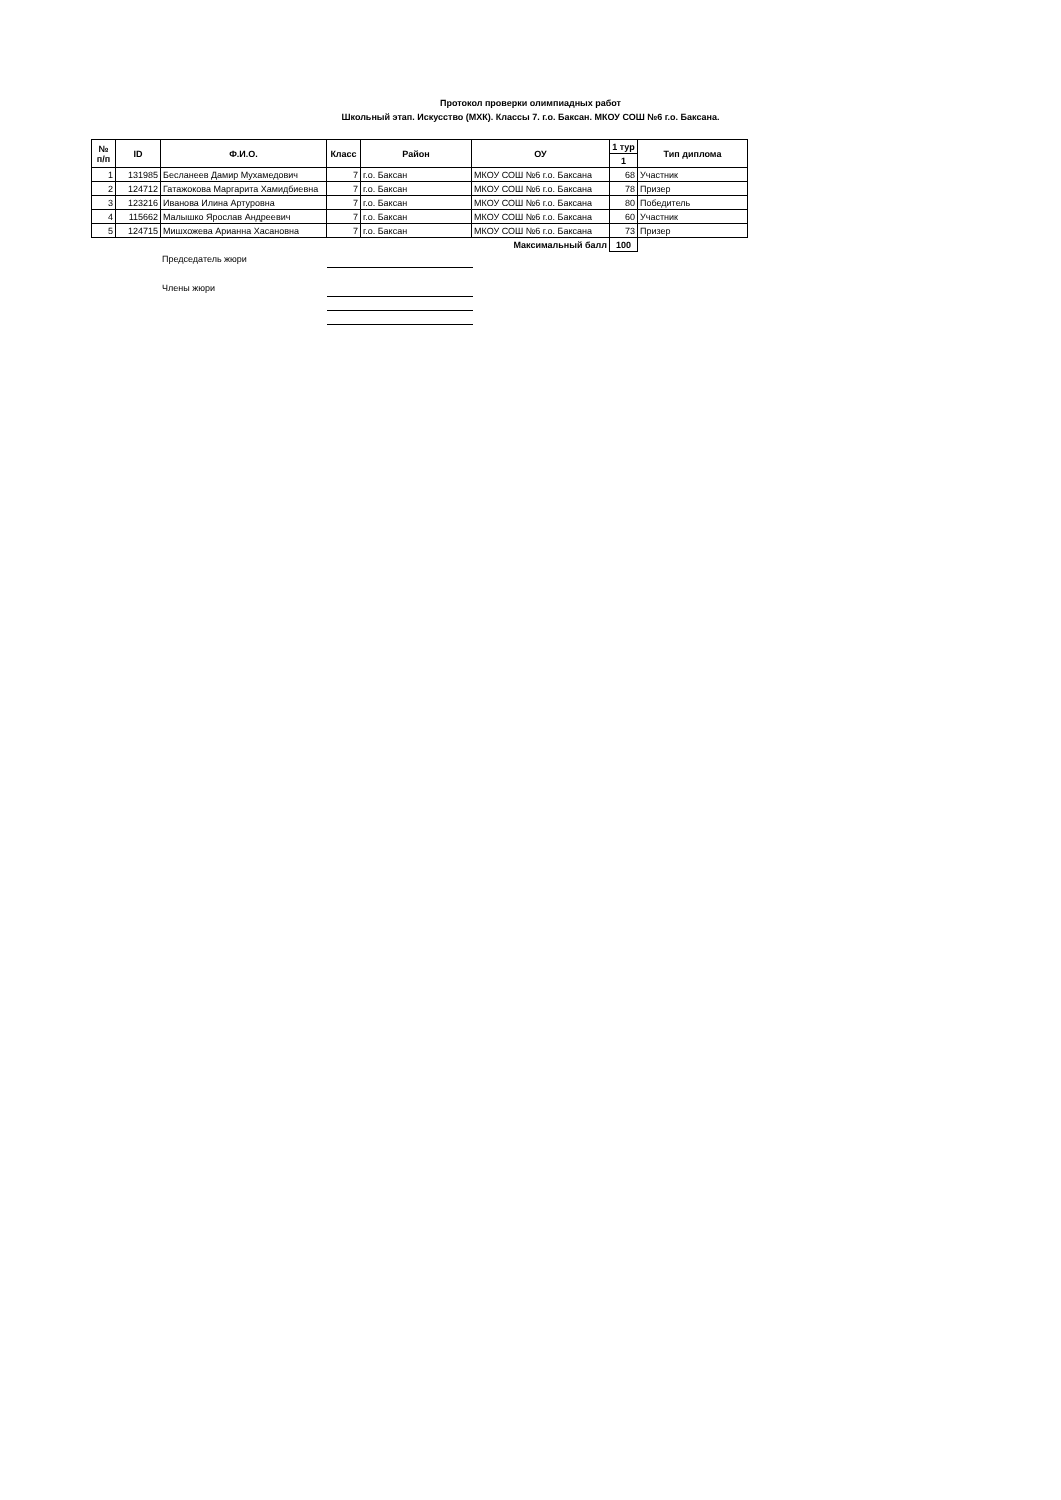Протокол проверки олимпиадных работ
Школьный этап. Искусство (МХК). Классы 7. г.о. Баксан. МКОУ СОШ №6 г.о. Баксана.
| № п/п | ID | Ф.И.О. | Класс | Район | ОУ | 1 тур | Тип диплома |
| --- | --- | --- | --- | --- | --- | --- | --- |
| | | | | | | 1 | |
| 1 | 131985 | Бесланеев Дамир Мухамедович | 7 | г.о. Баксан | МКОУ СОШ №6 г.о. Баксана | 68 | Участник |
| 2 | 124712 | Гатажокова Маргарита Хамидбиевна | 7 | г.о. Баксан | МКОУ СОШ №6 г.о. Баксана | 78 | Призер |
| 3 | 123216 | Иванова Илина Артуровна | 7 | г.о. Баксан | МКОУ СОШ №6 г.о. Баксана | 80 | Победитель |
| 4 | 115662 | Малышко Ярослав Андреевич | 7 | г.о. Баксан | МКОУ СОШ №6 г.о. Баксана | 60 | Участник |
| 5 | 124715 | Мишхожева Арианна Хасановна | 7 | г.о. Баксан | МКОУ СОШ №6 г.о. Баксана | 73 | Призер |
| Максимальный балл | | | | | | 100 | |
Председатель жюри
Члены жюри